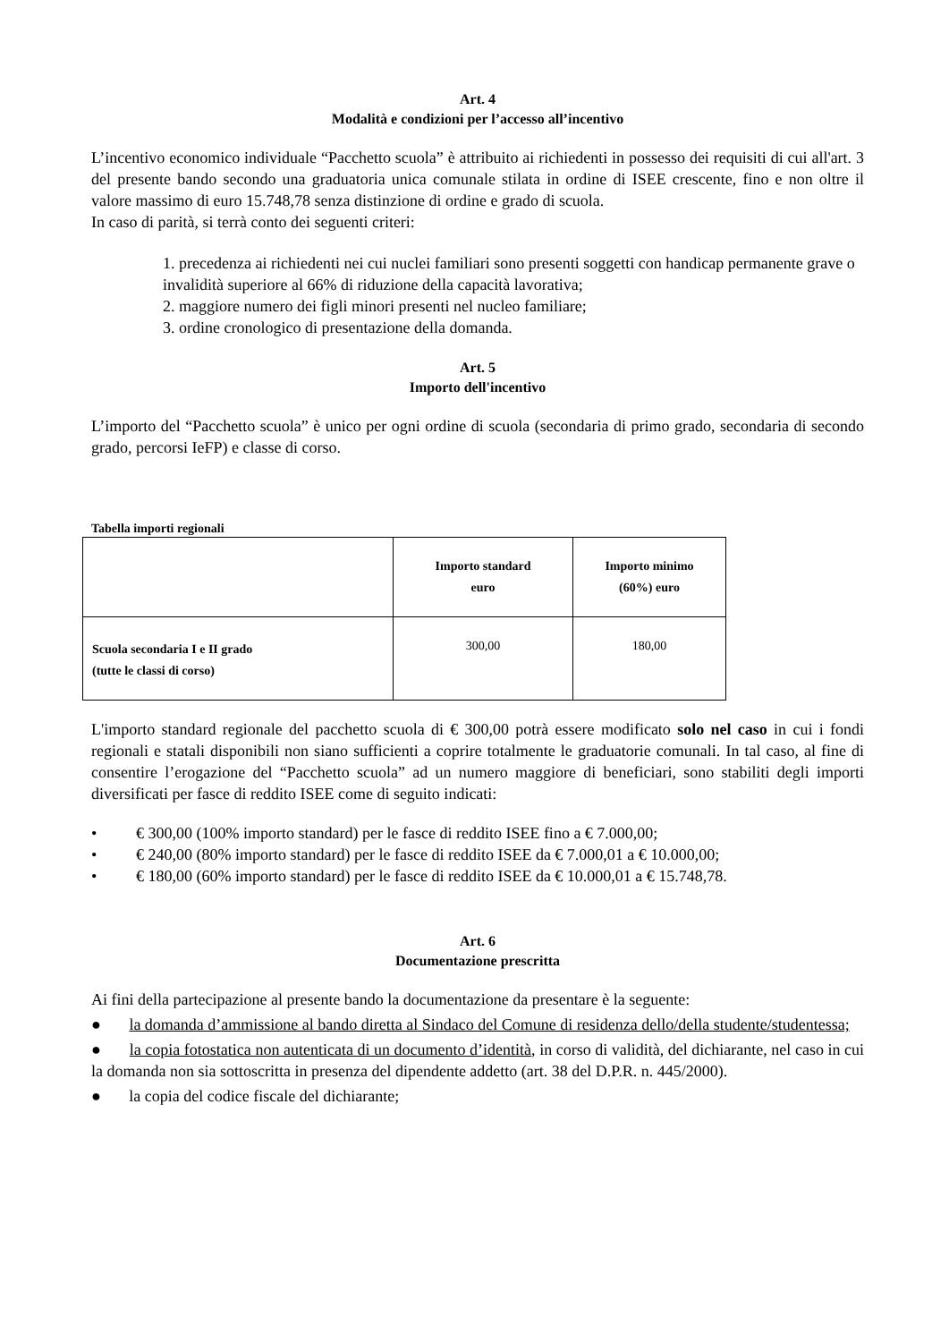Art. 4
Modalità e condizioni per l’accesso all’incentivo
L’incentivo economico individuale “Pacchetto scuola” è attribuito ai richiedenti in possesso dei requisiti di cui all'art. 3 del presente bando secondo una graduatoria unica comunale stilata in ordine di ISEE crescente, fino e non oltre il valore massimo di euro 15.748,78 senza distinzione di ordine e grado di scuola.
In caso di parità, si terrà conto dei seguenti criteri:
1. precedenza ai richiedenti nei cui nuclei familiari sono presenti soggetti con handicap permanente grave o invalidità superiore al 66% di riduzione della capacità lavorativa;
2. maggiore numero dei figli minori presenti nel nucleo familiare;
3. ordine cronologico di presentazione della domanda.
Art. 5
Importo dell'incentivo
L’importo del “Pacchetto scuola” è unico per ogni ordine di scuola (secondaria di primo grado, secondaria di secondo grado, percorsi IeFP) e classe di corso.
Tabella importi regionali
| | Importo standard euro | Importo minimo (60%) euro |
| Scuola secondaria I e II grado (tutte le classi di corso) | 300,00 | 180,00 |
L'importo standard regionale del pacchetto scuola di € 300,00 potrà essere modificato solo nel caso in cui i fondi regionali e statali disponibili non siano sufficienti a coprire totalmente le graduatorie comunali. In tal caso, al fine di consentire l’erogazione del “Pacchetto scuola” ad un numero maggiore di beneficiari, sono stabiliti degli importi diversificati per fasce di reddito ISEE come di seguito indicati:
• € 300,00 (100% importo standard) per le fasce di reddito ISEE fino a € 7.000,00;
• € 240,00 (80% importo standard) per le fasce di reddito ISEE da € 7.000,01 a € 10.000,00;
• € 180,00 (60% importo standard) per le fasce di reddito ISEE da € 10.000,01 a € 15.748,78.
Art. 6
Documentazione prescritta
Ai fini della partecipazione al presente bando la documentazione da presentare è la seguente:
● la domanda d’ammissione al bando diretta al Sindaco del Comune di residenza dello/della studente/studentessa;
● la copia fotostatica non autenticata di un documento d’identità, in corso di validità, del dichiarante, nel caso in cui la domanda non sia sottoscritta in presenza del dipendente addetto (art. 38 del D.P.R. n. 445/2000).
● la copia del codice fiscale del dichiarante;